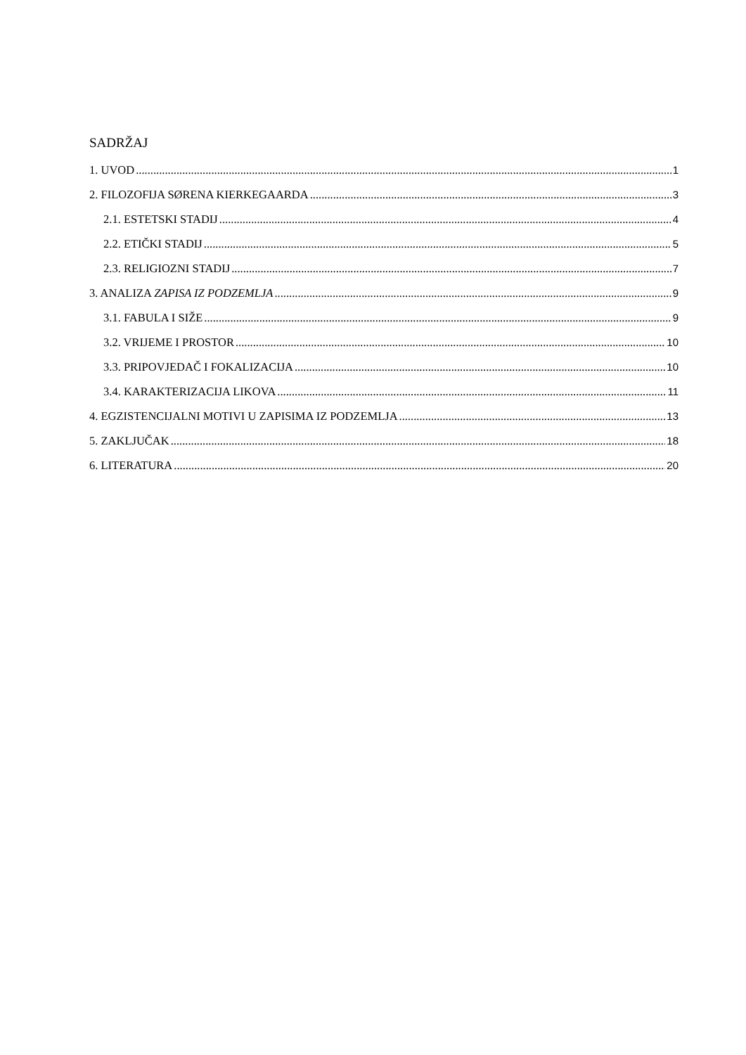SADRŽAJ
1. UVOD 1
2. FILOZOFIJA SØRENA KIERKEGAARDA 3
2.1. ESTETSKI STADIJ 4
2.2. ETIČKI STADIJ 5
2.3. RELIGIOZNI STADIJ 7
3. ANALIZA ZAPISA IZ PODZEMLJA 9
3.1. FABULA I SIŽE 9
3.2. VRIJEME I PROSTOR 10
3.3. PRIPOVJEDAČ I FOKALIZACIJA 10
3.4. KARAKTERIZACIJA LIKOVA 11
4. EGZISTENCIJALNI MOTIVI U ZAPISIMA IZ PODZEMLJA 13
5. ZAKLJUČAK 18
6. LITERATURA 20